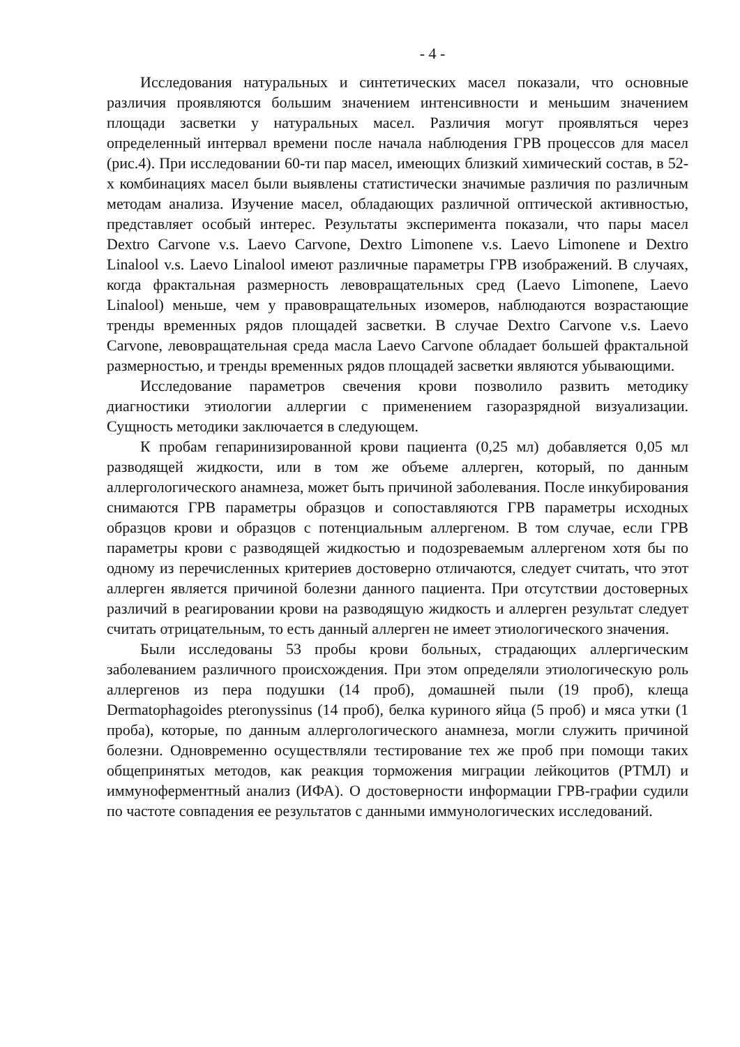- 4 -
Исследования натуральных и синтетических масел показали, что основные различия проявляются большим значением интенсивности и меньшим значением площади засветки у натуральных масел. Различия могут проявляться через определенный интервал времени после начала наблюдения ГРВ процессов для масел (рис.4). При исследовании 60-ти пар масел, имеющих близкий химический состав, в 52-х комбинациях масел были выявлены статистически значимые различия по различным методам анализа. Изучение масел, обладающих различной оптической активностью, представляет особый интерес. Результаты эксперимента показали, что пары масел Dextro Carvone v.s. Laevo Carvone, Dextro Limonene v.s. Laevo Limonene и Dextro Linalool v.s. Laevo Linalool имеют различные параметры ГРВ изображений. В случаях, когда фрактальная размерность левовращательных сред (Laevo Limonene, Laevo Linalool) меньше, чем у правовращательных изомеров, наблюдаются возрастающие тренды временных рядов площадей засветки. В случае Dextro Carvone v.s. Laevo Carvone, левовращательная среда масла Laevo Carvone обладает большей фрактальной размерностью, и тренды временных рядов площадей засветки являются убывающими.
Исследование параметров свечения крови позволило развить методику диагностики этиологии аллергии с применением газоразрядной визуализации. Сущность методики заключается в следующем.
К пробам гепаринизированной крови пациента (0,25 мл) добавляется 0,05 мл разводящей жидкости, или в том же объеме аллерген, который, по данным аллергологического анамнеза, может быть причиной заболевания. После инкубирования снимаются ГРВ параметры образцов и сопоставляются ГРВ параметры исходных образцов крови и образцов с потенциальным аллергеном. В том случае, если ГРВ параметры крови с разводящей жидкостью и подозреваемым аллергеном хотя бы по одному из перечисленных критериев достоверно отличаются, следует считать, что этот аллерген является причиной болезни данного пациента. При отсутствии достоверных различий в реагировании крови на разводящую жидкость и аллерген результат следует считать отрицательным, то есть данный аллерген не имеет этиологического значения.
Были исследованы 53 пробы крови больных, страдающих аллергическим заболеванием различного происхождения. При этом определяли этиологическую роль аллергенов из пера подушки (14 проб), домашней пыли (19 проб), клеща Dermatophagoides pteronyssinus (14 проб), белка куриного яйца (5 проб) и мяса утки (1 проба), которые, по данным аллергологического анамнеза, могли служить причиной болезни. Одновременно осуществляли тестирование тех же проб при помощи таких общепринятых методов, как реакция торможения миграции лейкоцитов (РТМЛ) и иммуноферментный анализ (ИФА). О достоверности информации ГРВ-графии судили по частоте совпадения ее результатов с данными иммунологических исследований.